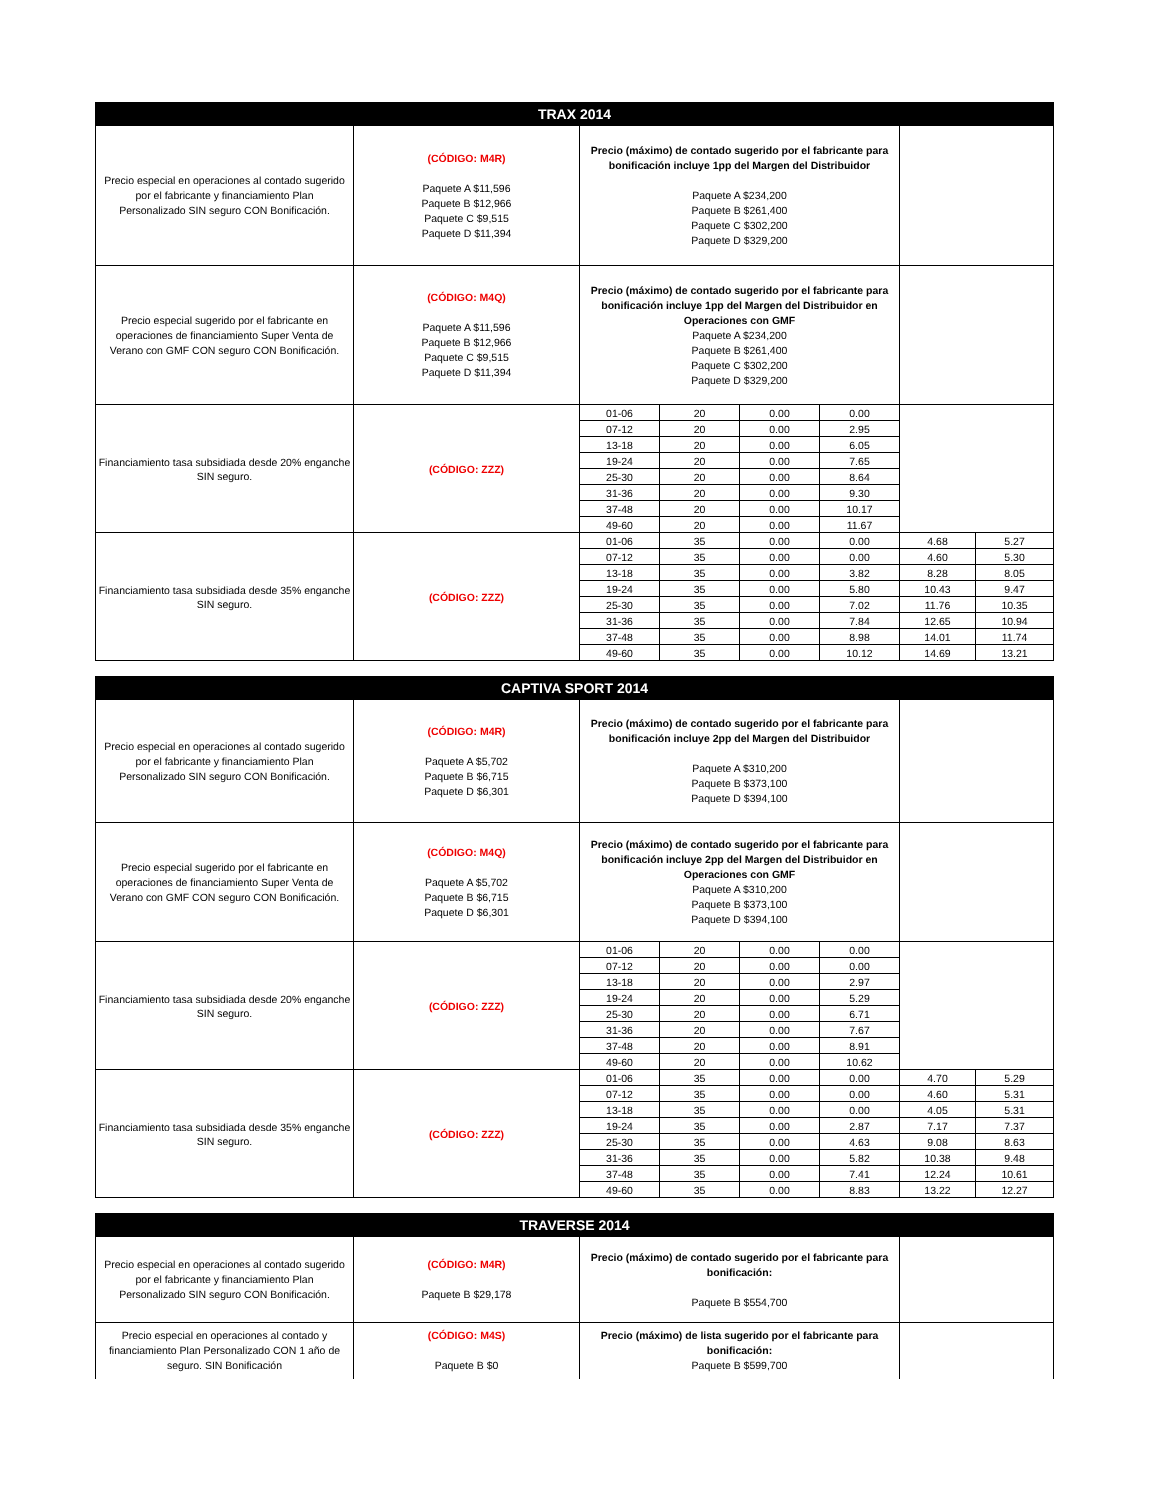| TRAX 2014 | | | | | | | |
| --- | --- | --- | --- | --- | --- | --- | --- |
| Precio especial en operaciones al contado sugerido por el fabricante y financiamiento Plan Personalizado SIN seguro CON Bonificación. | (CÓDIGO: M4R) Paquete A $11,596 Paquete B $12,966 Paquete C $9,515 Paquete D $11,394 | Precio (máximo) de contado sugerido por el fabricante para bonificación incluye 1pp del Margen del Distribuidor Paquete A $234,200 Paquete B $261,400 Paquete C $302,200 Paquete D $329,200 | | | | | |
| Precio especial sugerido por el fabricante en operaciones de financiamiento Super Venta de Verano con GMF CON seguro CON Bonificación. | (CÓDIGO: M4Q) Paquete A $11,596 Paquete B $12,966 Paquete C $9,515 Paquete D $11,394 | Precio (máximo) de contado sugerido por el fabricante para bonificación incluye 1pp del Margen del Distribuidor en Operaciones con GMF Paquete A $234,200 Paquete B $261,400 Paquete C $302,200 Paquete D $329,200 | | | | | |
| Financiamiento tasa subsidiada desde 20% enganche SIN seguro. | (CÓDIGO: ZZZ) | 01-06 | 20 | 0.00 | 0.00 | | |
| | | 07-12 | 20 | 0.00 | 2.95 | | |
| | | 13-18 | 20 | 0.00 | 6.05 | | |
| | | 19-24 | 20 | 0.00 | 7.65 | | |
| | | 25-30 | 20 | 0.00 | 8.64 | | |
| | | 31-36 | 20 | 0.00 | 9.30 | | |
| | | 37-48 | 20 | 0.00 | 10.17 | | |
| | | 49-60 | 20 | 0.00 | 11.67 | | |
| Financiamiento tasa subsidiada desde 35% enganche SIN seguro. | (CÓDIGO: ZZZ) | 01-06 | 35 | 0.00 | 0.00 | 4.68 | 5.27 |
| | | 07-12 | 35 | 0.00 | 0.00 | 4.60 | 5.30 |
| | | 13-18 | 35 | 0.00 | 3.82 | 8.28 | 8.05 |
| | | 19-24 | 35 | 0.00 | 5.80 | 10.43 | 9.47 |
| | | 25-30 | 35 | 0.00 | 7.02 | 11.76 | 10.35 |
| | | 31-36 | 35 | 0.00 | 7.84 | 12.65 | 10.94 |
| | | 37-48 | 35 | 0.00 | 8.98 | 14.01 | 11.74 |
| | | 49-60 | 35 | 0.00 | 10.12 | 14.69 | 13.21 |
| CAPTIVA SPORT 2014 | | | | | | | |
| --- | --- | --- | --- | --- | --- | --- | --- |
| Precio especial en operaciones al contado sugerido por el fabricante y financiamiento Plan Personalizado SIN seguro CON Bonificación. | (CÓDIGO: M4R) Paquete A $5,702 Paquete B $6,715 Paquete D $6,301 | Precio (máximo) de contado sugerido por el fabricante para bonificación incluye 2pp del Margen del Distribuidor Paquete A $310,200 Paquete B $373,100 Paquete D $394,100 | | | | | |
| Precio especial sugerido por el fabricante en operaciones de financiamiento Super Venta de Verano con GMF CON seguro CON Bonificación. | (CÓDIGO: M4Q) Paquete A $5,702 Paquete B $6,715 Paquete D $6,301 | Precio (máximo) de contado sugerido por el fabricante para bonificación incluye 2pp del Margen del Distribuidor en Operaciones con GMF Paquete A $310,200 Paquete B $373,100 Paquete D $394,100 | | | | | |
| Financiamiento tasa subsidiada desde 20% enganche SIN seguro. | (CÓDIGO: ZZZ) | 01-06 | 20 | 0.00 | 0.00 | | |
| | | 07-12 | 20 | 0.00 | 0.00 | | |
| | | 13-18 | 20 | 0.00 | 2.97 | | |
| | | 19-24 | 20 | 0.00 | 5.29 | | |
| | | 25-30 | 20 | 0.00 | 6.71 | | |
| | | 31-36 | 20 | 0.00 | 7.67 | | |
| | | 37-48 | 20 | 0.00 | 8.91 | | |
| | | 49-60 | 20 | 0.00 | 10.62 | | |
| Financiamiento tasa subsidiada desde 35% enganche SIN seguro. | (CÓDIGO: ZZZ) | 01-06 | 35 | 0.00 | 0.00 | 4.70 | 5.29 |
| | | 07-12 | 35 | 0.00 | 0.00 | 4.60 | 5.31 |
| | | 13-18 | 35 | 0.00 | 0.00 | 4.05 | 5.31 |
| | | 19-24 | 35 | 0.00 | 2.87 | 7.17 | 7.37 |
| | | 25-30 | 35 | 0.00 | 4.63 | 9.08 | 8.63 |
| | | 31-36 | 35 | 0.00 | 5.82 | 10.38 | 9.48 |
| | | 37-48 | 35 | 0.00 | 7.41 | 12.24 | 10.61 |
| | | 49-60 | 35 | 0.00 | 8.83 | 13.22 | 12.27 |
| TRAVERSE 2014 | | | |
| --- | --- | --- | --- |
| Precio especial en operaciones al contado sugerido por el fabricante y financiamiento Plan Personalizado SIN seguro CON Bonificación. | (CÓDIGO: M4R) Paquete B $29,178 | Precio (máximo) de contado sugerido por el fabricante para bonificación: Paquete B $554,700 | |
| Precio especial en operaciones al contado y financiamiento Plan Personalizado CON 1 año de seguro. SIN Bonificación | (CÓDIGO: M4S) Paquete B $0 | Precio (máximo) de lista sugerido por el fabricante para bonificación: Paquete B $599,700 | |